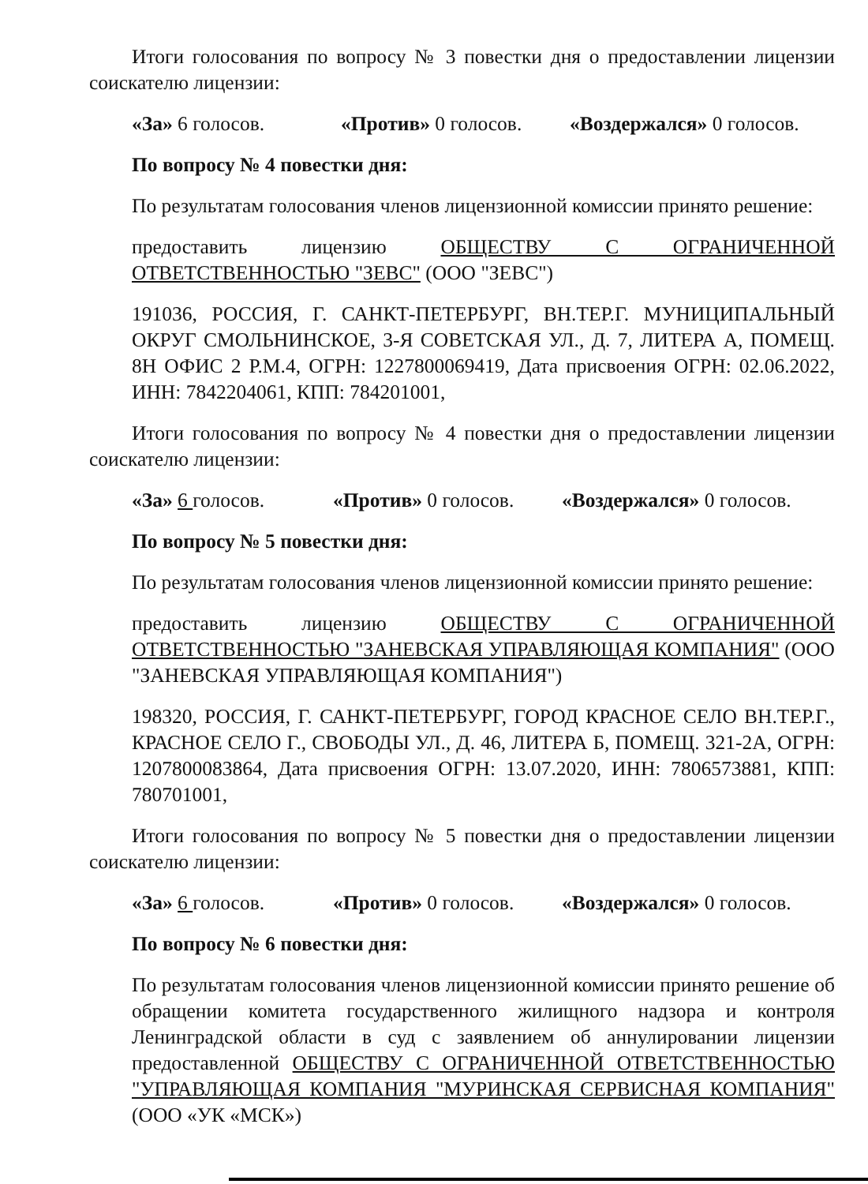Итоги голосования по вопросу № 3 повестки дня о предоставлении лицензии соискателю лицензии:
«За» 6 голосов. «Против» 0 голосов. «Воздержался» 0 голосов.
По вопросу № 4 повестки дня:
По результатам голосования членов лицензионной комиссии принято решение:
предоставить лицензию ОБЩЕСТВУ С ОГРАНИЧЕННОЙ ОТВЕТСТВЕННОСТЬЮ "ЗЕВС" (ООО "ЗЕВС")
191036, РОССИЯ, Г. САНКТ-ПЕТЕРБУРГ, ВН.ТЕР.Г. МУНИЦИПАЛЬНЫЙ ОКРУГ СМОЛЬНИНСКОЕ, 3-Я СОВЕТСКАЯ УЛ., Д. 7, ЛИТЕРА А, ПОМЕЩ. 8Н ОФИС 2 Р.М.4, ОГРН: 1227800069419, Дата присвоения ОГРН: 02.06.2022, ИНН: 7842204061, КПП: 784201001,
Итоги голосования по вопросу № 4 повестки дня о предоставлении лицензии соискателю лицензии:
«За» 6 голосов. «Против» 0 голосов. «Воздержался» 0 голосов.
По вопросу № 5 повестки дня:
По результатам голосования членов лицензионной комиссии принято решение:
предоставить лицензию ОБЩЕСТВУ С ОГРАНИЧЕННОЙ ОТВЕТСТВЕННОСТЬЮ "ЗАНЕВСКАЯ УПРАВЛЯЮЩАЯ КОМПАНИЯ" (ООО "ЗАНЕВСКАЯ УПРАВЛЯЮЩАЯ КОМПАНИЯ")
198320, РОССИЯ, Г. САНКТ-ПЕТЕРБУРГ, ГОРОД КРАСНОЕ СЕЛО ВН.ТЕР.Г., КРАСНОЕ СЕЛО Г., СВОБОДЫ УЛ., Д. 46, ЛИТЕРА Б, ПОМЕЩ. 321-2А, ОГРН: 1207800083864, Дата присвоения ОГРН: 13.07.2020, ИНН: 7806573881, КПП: 780701001,
Итоги голосования по вопросу № 5 повестки дня о предоставлении лицензии соискателю лицензии:
«За» 6 голосов. «Против» 0 голосов. «Воздержался» 0 голосов.
По вопросу № 6 повестки дня:
По результатам голосования членов лицензионной комиссии принято решение об обращении комитета государственного жилищного надзора и контроля Ленинградской области в суд с заявлением об аннулировании лицензии предоставленной ОБЩЕСТВУ С ОГРАНИЧЕННОЙ ОТВЕТСТВЕННОСТЬЮ "УПРАВЛЯЮЩАЯ КОМПАНИЯ "МУРИНСКАЯ СЕРВИСНАЯ КОМПАНИЯ" (ООО «УК «МСК»)